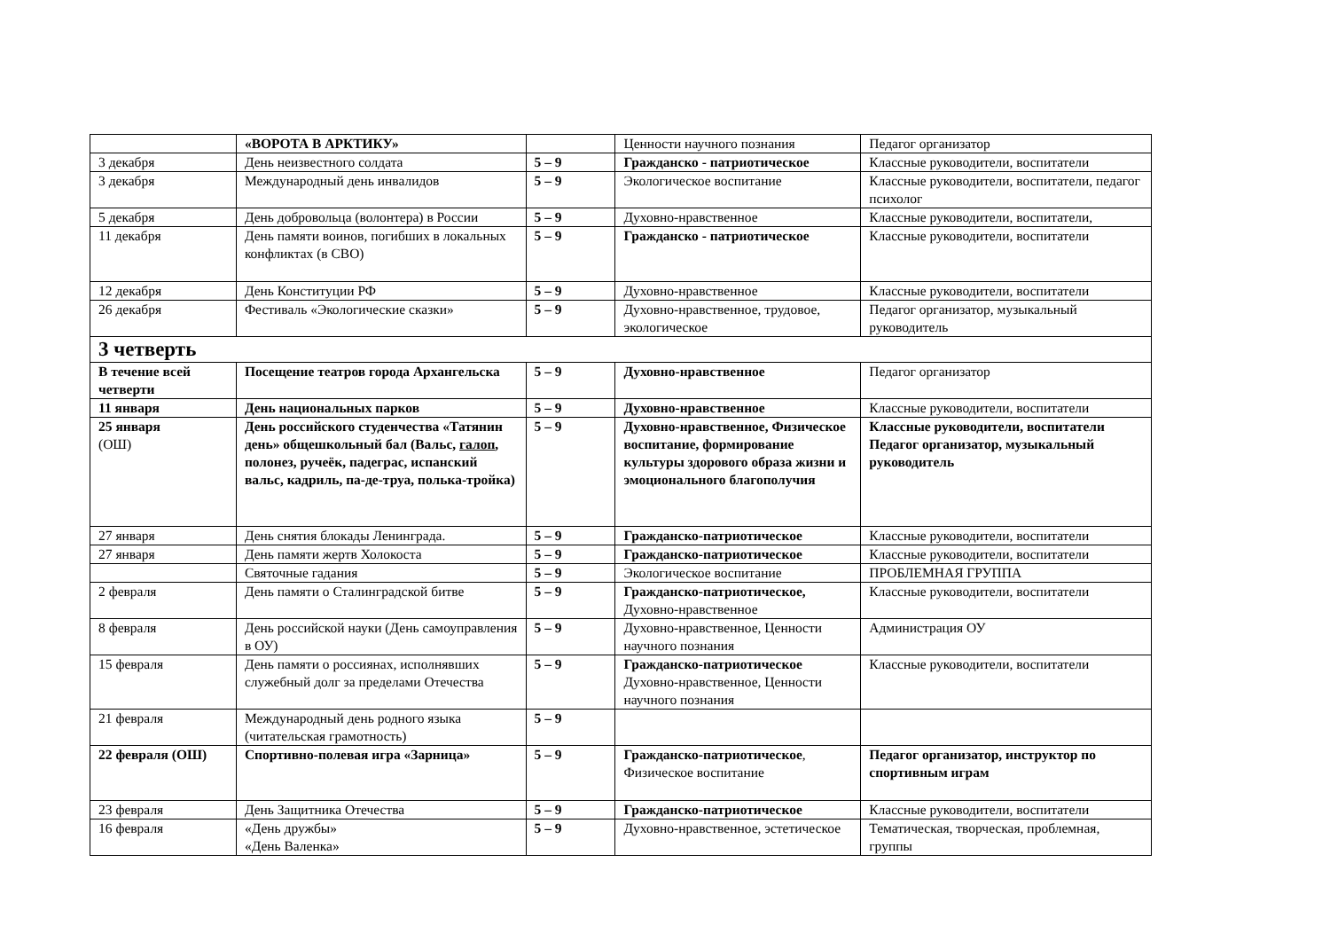| | «ВОРОТА В АРКТИКУ» | | Ценности научного познания | Педагог организатор |
| 3 декабря | День неизвестного солдата | 5 – 9 | Гражданско - патриотическое | Классные руководители, воспитатели |
| 3 декабря | Международный день инвалидов | 5 – 9 | Экологическое воспитание | Классные руководители, воспитатели, педагог психолог |
| 5 декабря | День добровольца (волонтера) в России | 5 – 9 | Духовно-нравственное | Классные руководители, воспитатели, |
| 11 декабря | День памяти воинов, погибших в локальных конфликтах (в СВО) | 5 – 9 | Гражданско - патриотическое | Классные руководители, воспитатели |
| 12 декабря | День Конституции РФ | 5 – 9 | Духовно-нравственное | Классные руководители, воспитатели |
| 26 декабря | Фестиваль «Экологические сказки» | 5 – 9 | Духовно-нравственное, трудовое, экологическое | Педагог организатор, музыкальный руководитель |
| 3 четверть | | | | |
| В течение всей четверти | Посещение театров города Архангельска | 5 – 9 | Духовно-нравственное | Педагог организатор |
| 11 января | День национальных парков | 5 – 9 | Духовно-нравственное | Классные руководители, воспитатели |
| 25 января (ОШ) | День российского студенчества «Татянин день» общешкольный бал (Вальс, галоп , полонез, ручеёк, падеграс, испанский вальс, кадриль, па-де-труа, полька-тройка) | 5 – 9 | Духовно-нравственное, Физическое воспитание, формирование культуры здорового образа жизни и эмоционального благополучия | Классные руководители, воспитатели Педагог организатор, музыкальный руководитель |
| 27 января | День снятия блокады Ленинграда. | 5 – 9 | Гражданско-патриотическое | Классные руководители, воспитатели |
| 27 января | День памяти жертв Холокоста | 5 – 9 | Гражданско-патриотическое | Классные руководители, воспитатели |
| | Святочные гадания | 5 – 9 | Экологическое воспитание | ПРОБЛЕМНАЯ ГРУППА |
| 2 февраля | День памяти о Сталинградской битве | 5 – 9 | Гражданско-патриотическое, Духовно-нравственное | Классные руководители, воспитатели |
| 8 февраля | День российской науки (День самоуправления в ОУ) | 5 – 9 | Духовно-нравственное, Ценности научного познания | Администрация ОУ |
| 15 февраля | День памяти о россиянах, исполнявших служебный долг за пределами Отечества | 5 – 9 | Гражданско-патриотическое Духовно-нравственное, Ценности научного познания | Классные руководители, воспитатели |
| 21 февраля | Международный день родного языка (читательская грамотность) | 5 – 9 | | |
| 22 февраля (ОШ) | Спортивно-полевая игра «Зарница» | 5 – 9 | Гражданско-патриотическое , Физическое воспитание | Педагог организатор, инструктор по спортивным играм |
| 23 февраля | День Защитника Отечества | 5 – 9 | Гражданско-патриотическое | Классные руководители, воспитатели |
| 16 февраля | «День дружбы» «День Валенка» | 5 – 9 | Духовно-нравственное, эстетическое | Тематическая, творческая, проблемная, группы |